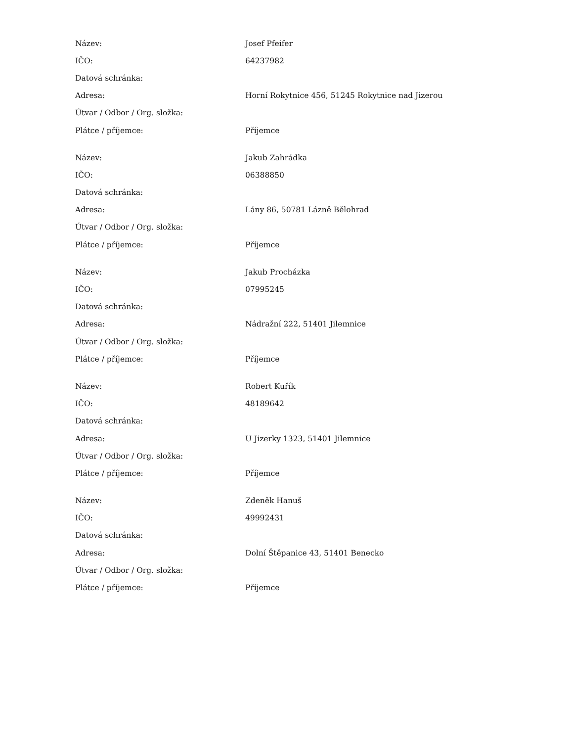| Název: | Josef Pfeifer |
| IČO: | 64237982 |
| Datová schránka: | |
| Adresa: | Horní Rokytnice 456, 51245 Rokytnice nad Jizerou |
| Útvar / Odbor / Org. složka: | |
| Plátce / příjemce: | Příjemce |
| Název: | Jakub Zahrádka |
| IČO: | 06388850 |
| Datová schránka: | |
| Adresa: | Lány 86, 50781 Lázně Bělohrad |
| Útvar / Odbor / Org. složka: | |
| Plátce / příjemce: | Příjemce |
| Název: | Jakub Procházka |
| IČO: | 07995245 |
| Datová schránka: | |
| Adresa: | Nádražní 222, 51401 Jilemnice |
| Útvar / Odbor / Org. složka: | |
| Plátce / příjemce: | Příjemce |
| Název: | Robert Kuřík |
| IČO: | 48189642 |
| Datová schránka: | |
| Adresa: | U Jizerky 1323, 51401 Jilemnice |
| Útvar / Odbor / Org. složka: | |
| Plátce / příjemce: | Příjemce |
| Název: | Zdeněk Hanuš |
| IČO: | 49992431 |
| Datová schránka: | |
| Adresa: | Dolní Štěpanice 43, 51401 Benecko |
| Útvar / Odbor / Org. složka: | |
| Plátce / příjemce: | Příjemce |